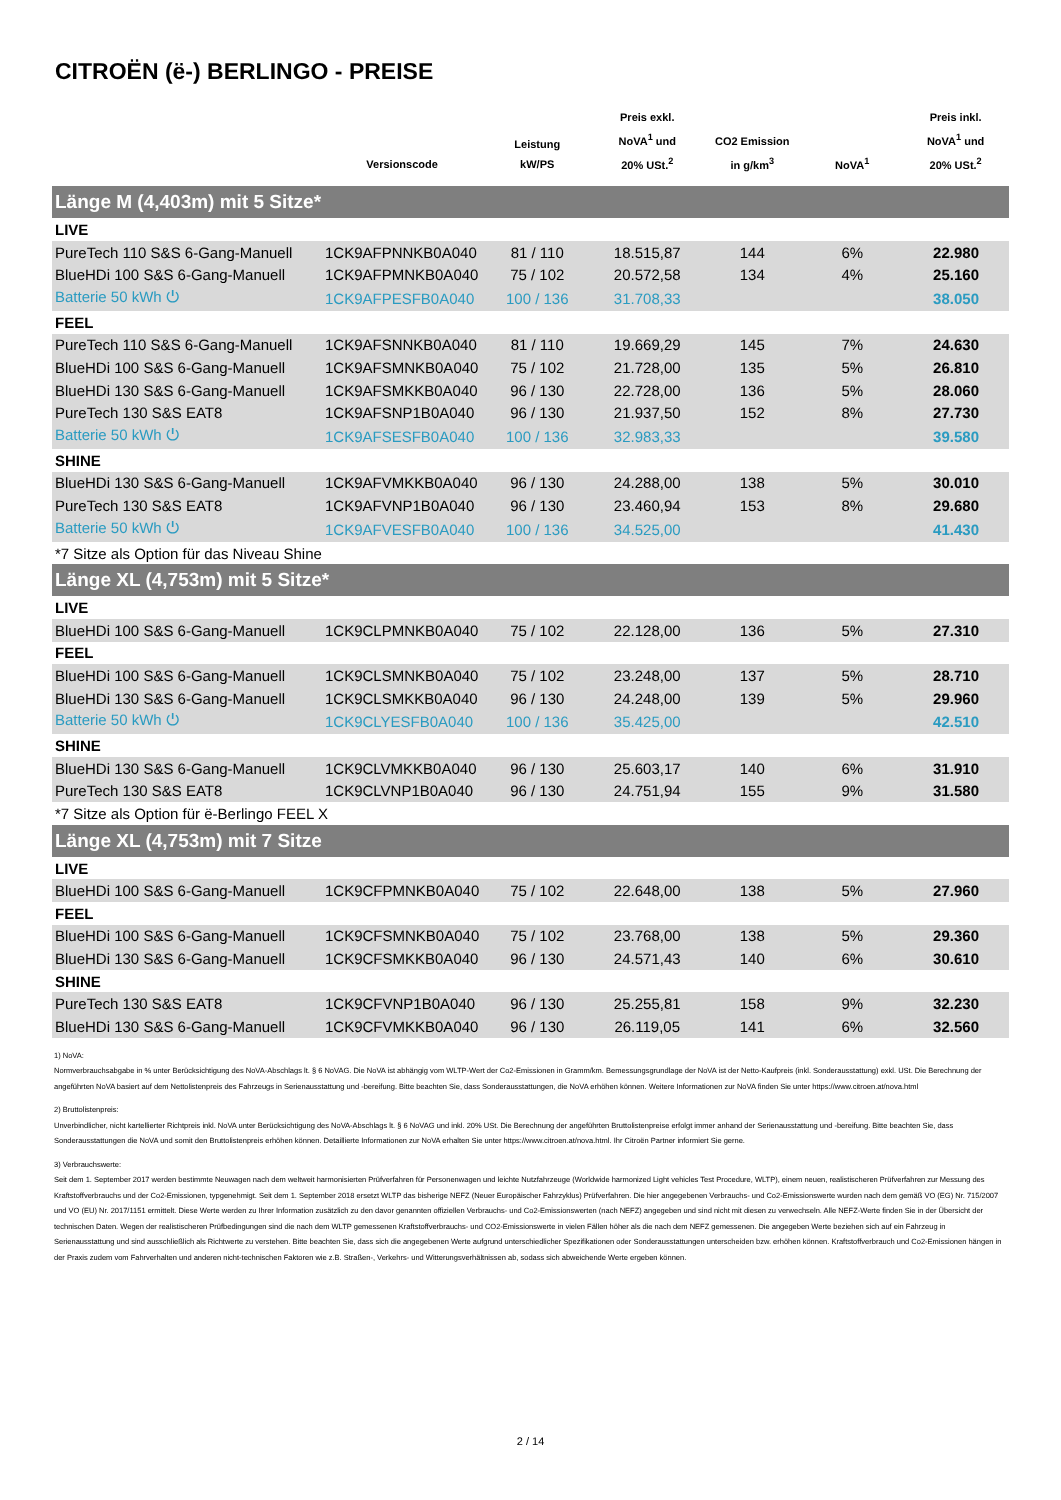CITROËN (ë-) BERLINGO - PREISE
| | Versionscode | Leistung kW/PS | Preis exkl. NoVA<sup>1</sup> und 20% USt.<sup>2</sup> | CO2 Emission in g/km<sup>3</sup> | NoVA<sup>1</sup> | Preis inkl. NoVA<sup>1</sup> und 20% USt.<sup>2</sup> |
| --- | --- | --- | --- | --- | --- | --- |
| Länge M (4,403m) mit 5 Sitze* | | | | | | |
| LIVE | | | | | | |
| PureTech 110 S&S 6-Gang-Manuell | 1CK9AFPNNKB0A040 | 81 / 110 | 18.515,87 | 144 | 6% | 22.980 |
| BlueHDi 100 S&S 6-Gang-Manuell | 1CK9AFPMNKB0A040 | 75 / 102 | 20.572,58 | 134 | 4% | 25.160 |
| Batterie 50 kWh ⏻ | 1CK9AFPESFB0A040 | 100 / 136 | 31.708,33 | | | 38.050 |
| FEEL | | | | | | |
| PureTech 110 S&S 6-Gang-Manuell | 1CK9AFSNNKB0A040 | 81 / 110 | 19.669,29 | 145 | 7% | 24.630 |
| BlueHDi 100 S&S 6-Gang-Manuell | 1CK9AFSMNKB0A040 | 75 / 102 | 21.728,00 | 135 | 5% | 26.810 |
| BlueHDi 130 S&S 6-Gang-Manuell | 1CK9AFSMKKB0A040 | 96 / 130 | 22.728,00 | 136 | 5% | 28.060 |
| PureTech 130 S&S EAT8 | 1CK9AFSNP1B0A040 | 96 / 130 | 21.937,50 | 152 | 8% | 27.730 |
| Batterie 50 kWh ⏻ | 1CK9AFSESFB0A040 | 100 / 136 | 32.983,33 | | | 39.580 |
| SHINE | | | | | | |
| BlueHDi 130 S&S 6-Gang-Manuell | 1CK9AFVMKKB0A040 | 96 / 130 | 24.288,00 | 138 | 5% | 30.010 |
| PureTech 130 S&S EAT8 | 1CK9AFVNP1B0A040 | 96 / 130 | 23.460,94 | 153 | 8% | 29.680 |
| Batterie 50 kWh ⏻ | 1CK9AFVESFB0A040 | 100 / 136 | 34.525,00 | | | 41.430 |
| *7 Sitze als Option für das Niveau Shine | | | | | | |
| Länge XL (4,753m) mit 5 Sitze* | | | | | | |
| LIVE | | | | | | |
| BlueHDi 100 S&S 6-Gang-Manuell | 1CK9CLPMNKB0A040 | 75 / 102 | 22.128,00 | 136 | 5% | 27.310 |
| FEEL | | | | | | |
| BlueHDi 100 S&S 6-Gang-Manuell | 1CK9CLSMNKB0A040 | 75 / 102 | 23.248,00 | 137 | 5% | 28.710 |
| BlueHDi 130 S&S 6-Gang-Manuell | 1CK9CLSMKKB0A040 | 96 / 130 | 24.248,00 | 139 | 5% | 29.960 |
| Batterie 50 kWh ⏻ | 1CK9CLYESFB0A040 | 100 / 136 | 35.425,00 | | | 42.510 |
| SHINE | | | | | | |
| BlueHDi 130 S&S 6-Gang-Manuell | 1CK9CLVMKKB0A040 | 96 / 130 | 25.603,17 | 140 | 6% | 31.910 |
| PureTech 130 S&S EAT8 | 1CK9CLVNP1B0A040 | 96 / 130 | 24.751,94 | 155 | 9% | 31.580 |
| *7 Sitze als Option für ë-Berlingo FEEL X | | | | | | |
| Länge XL (4,753m) mit 7 Sitze | | | | | | |
| LIVE | | | | | | |
| BlueHDi 100 S&S 6-Gang-Manuell | 1CK9CFPMNKB0A040 | 75 / 102 | 22.648,00 | 138 | 5% | 27.960 |
| FEEL | | | | | | |
| BlueHDi 100 S&S 6-Gang-Manuell | 1CK9CFSMNKB0A040 | 75 / 102 | 23.768,00 | 138 | 5% | 29.360 |
| BlueHDi 130 S&S 6-Gang-Manuell | 1CK9CFSMKKB0A040 | 96 / 130 | 24.571,43 | 140 | 6% | 30.610 |
| SHINE | | | | | | |
| PureTech 130 S&S EAT8 | 1CK9CFVNP1B0A040 | 96 / 130 | 25.255,81 | 158 | 9% | 32.230 |
| BlueHDi 130 S&S 6-Gang-Manuell | 1CK9CFVMKKB0A040 | 96 / 130 | 26.119,05 | 141 | 6% | 32.560 |
1) NoVA:
Normverbrauchsabgabe in % unter Berücksichtigung des NoVA-Abschlags lt. § 6 NoVAG. Die NoVA ist abhängig vom WLTP-Wert der Co2-Emissionen in Gramm/km. Bemessungsgrundlage der NoVA ist der Netto-Kaufpreis (inkl. Sonderausstattung) exkl. USt. Die Berechnung der angeführten NoVA basiert auf dem Nettolistenpreis des Fahrzeugs in Serienausstattung und -bereifung. Bitte beachten Sie, dass Sonderausstattungen, die NoVA erhöhen können. Weitere Informationen zur NoVA finden Sie unter https://www.citroen.at/nova.html
2) Bruttolistenpreis:
Unverbindlicher, nicht kartellierter Richtpreis inkl. NoVA unter Berücksichtigung des NoVA-Abschlags lt. § 6 NoVAG und inkl. 20% USt. Die Berechnung der angeführten Bruttolistenpreise erfolgt immer anhand der Serienausstattung und -bereifung. Bitte beachten Sie, dass Sonderausstattungen die NoVA und somit den Bruttolistenpreis erhöhen können. Detaillierte Informationen zur NoVA erhalten Sie unter https://www.citroen.at/nova.html. Ihr Citroën Partner informiert Sie gerne.
3) Verbrauchswerte:
Seit dem 1. September 2017 werden bestimmte Neuwagen nach dem weltweit harmonisierten Prüfverfahren für Personenwagen und leichte Nutzfahrzeuge (Worldwide harmonized Light vehicles Test Procedure, WLTP), einem neuen, realistischeren Prüfverfahren zur Messung des Kraftstoffverbrauchs und der Co2-Emissionen, typgenehmigt. Seit dem 1. September 2018 ersetzt WLTP das bisherige NEFZ (Neuer Europäischer Fahrzyklus) Prüfverfahren. Die hier angegebenen Verbrauchs- und Co2-Emissionswerte wurden nach dem gemäß VO (EG) Nr. 715/2007 und VO (EU) Nr. 2017/1151 ermittelt. Diese Werte werden zu Ihrer Information zusätzlich zu den davor genannten offiziellen Verbrauchs- und Co2-Emissionswerten (nach NEFZ) angegeben und sind nicht mit diesen zu verwechseln. Alle NEFZ-Werte finden Sie in der Übersicht der technischen Daten. Wegen der realistischeren Prüfbedingungen sind die nach dem WLTP gemessenen Kraftstoffverbrauchs- und CO2-Emissionswerte in vielen Fällen höher als die nach dem NEFZ gemessenen. Die angegeben Werte beziehen sich auf ein Fahrzeug in Serienausstattung und sind ausschließlich als Richtwerte zu verstehen. Bitte beachten Sie, dass sich die angegebenen Werte aufgrund unterschiedlicher Spezifikationen oder Sonderausstattungen unterscheiden bzw. erhöhen können. Kraftstoffverbrauch und Co2-Emissionen hängen in der Praxis zudem vom Fahrverhalten und anderen nicht-technischen Faktoren wie z.B. Straßen-, Verkehrs- und Witterungsverhältnissen ab, sodass sich abweichende Werte ergeben können.
2 / 14